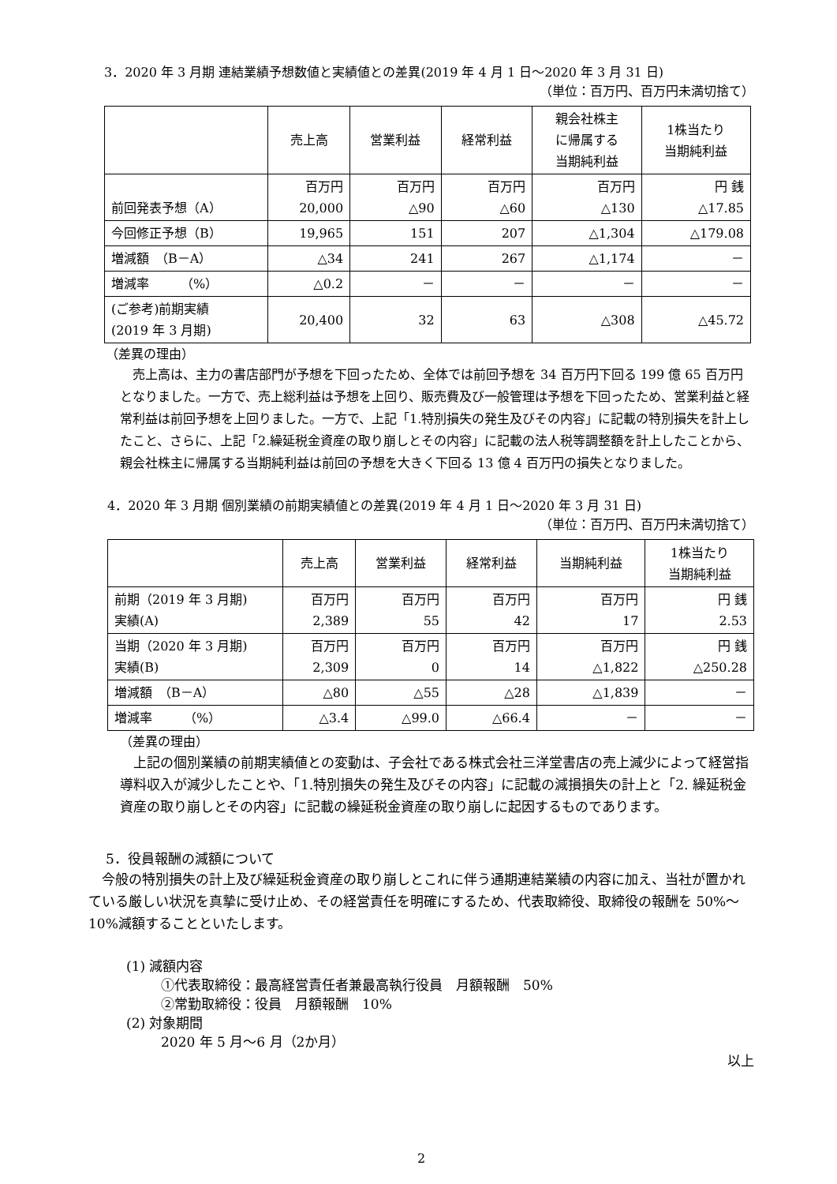3．2020 年 3 月期 連結業績予想数値と実績値との差異(2019 年 4 月 1 日～2020 年 3 月 31 日)
（単位：百万円、百万円未満切捨て）
| | 売上高 | 営業利益 | 経常利益 | 親会社株主 に帰属する 当期純利益 | 1株当たり 当期純利益 |
| --- | --- | --- | --- | --- | --- |
| 前回発表予想（A） | 百万円 20,000 | 百万円 △90 | 百万円 △60 | 百万円 △130 | 円 銭 △17.85 |
| 今回修正予想（B） | 19,965 | 151 | 207 | △1,304 | △179.08 |
| 増減額 （B－A） | △34 | 241 | 267 | △1,174 | － |
| 増減率 （%） | △0.2 | － | － | － | － |
| (ご参考)前期実績 (2019 年 3 月期) | 20,400 | 32 | 63 | △308 | △45.72 |
（差異の理由）
売上高は、主力の書店部門が予想を下回ったため、全体では前回予想を 34 百万円下回る 199 億 65 百万円となりました。一方で、売上総利益は予想を上回り、販売費及び一般管理は予想を下回ったため、営業利益と経常利益は前回予想を上回りました。一方で、上記「1.特別損失の発生及びその内容」に記載の特別損失を計上したこと、さらに、上記「2.繰延税金資産の取り崩しとその内容」に記載の法人税等調整額を計上したことから、親会社株主に帰属する当期純利益は前回の予想を大きく下回る 13 億 4 百万円の損失となりました。
4．2020 年 3 月期 個別業績の前期実績値との差異(2019 年 4 月 1 日～2020 年 3 月 31 日)
（単位：百万円、百万円未満切捨て）
| | 売上高 | 営業利益 | 経常利益 | 当期純利益 | 1株当たり 当期純利益 |
| --- | --- | --- | --- | --- | --- |
| 前期（2019 年 3 月期) 実績(A) | 百万円 2,389 | 百万円 55 | 百万円 42 | 百万円 17 | 円 銭 2.53 |
| 当期（2020 年 3 月期) 実績(B) | 百万円 2,309 | 百万円 0 | 百万円 14 | 百万円 △1,822 | 円 銭 △250.28 |
| 増減額 （B－A） | △80 | △55 | △28 | △1,839 | － |
| 増減率 （%） | △3.4 | △99.0 | △66.4 | － | － |
（差異の理由）
上記の個別業績の前期実績値との変動は、子会社である株式会社三洋堂書店の売上減少によって経営指導料収入が減少したことや、「1.特別損失の発生及びその内容」に記載の減損損失の計上と「2. 繰延税金資産の取り崩しとその内容」に記載の繰延税金資産の取り崩しに起因するものであります。
5．役員報酬の減額について
今般の特別損失の計上及び繰延税金資産の取り崩しとこれに伴う通期連結業績の内容に加え、当社が置かれている厳しい状況を真摯に受け止め、その経営責任を明確にするため、代表取締役、取締役の報酬を 50%～10%減額することといたします。
(1) 減額内容
①代表取締役：最高経営責任者兼最高執行役員　月額報酬　50%
②常勤取締役：役員　月額報酬　10%
(2) 対象期間
2020 年 5 月～6 月（2か月）
以上
2